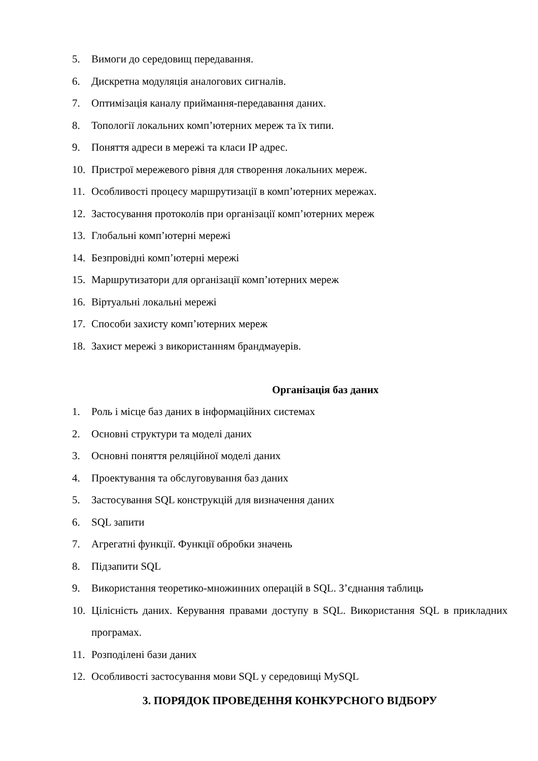5. Вимоги до середовищ передавання.
6. Дискретна модуляція аналогових сигналів.
7. Оптимізація каналу приймання-передавання даних.
8. Топології локальних комп’ютерних мереж та їх типи.
9. Поняття адреси в мережі та класи IP адрес.
10. Пристрої мережевого рівня для створення локальних мереж.
11. Особливості процесу маршрутизації в комп’ютерних мережах.
12. Застосування протоколів при організації комп’ютерних мереж
13. Глобальні комп’ютерні мережі
14. Безпровідні комп’ютерні мережі
15. Маршрутизатори для організації комп’ютерних мереж
16. Віртуальні локальні мережі
17. Способи захисту комп’ютерних мереж
18. Захист мережі з використанням брандмауерів.
Організація баз даних
1. Роль і місце баз даних в інформаційних системах
2. Основні структури та моделі даних
3. Основні поняття реляційної моделі даних
4. Проектування та обслуговування баз даних
5. Застосування SQL конструкцій для визначення даних
6. SQL запити
7. Агрегатні функції. Функції обробки значень
8. Підзапити SQL
9. Використання теоретико-множинних операцій в SQL. З’єднання таблиць
10. Цілісність даних. Керування правами доступу в SQL. Використання SQL в прикладних програмах.
11. Розподілені бази даних
12. Особливості застосування мови SQL у середовищі MySQL
3. ПОРЯДОК ПРОВЕДЕННЯ КОНКУРСНОГО ВІДБОРУ